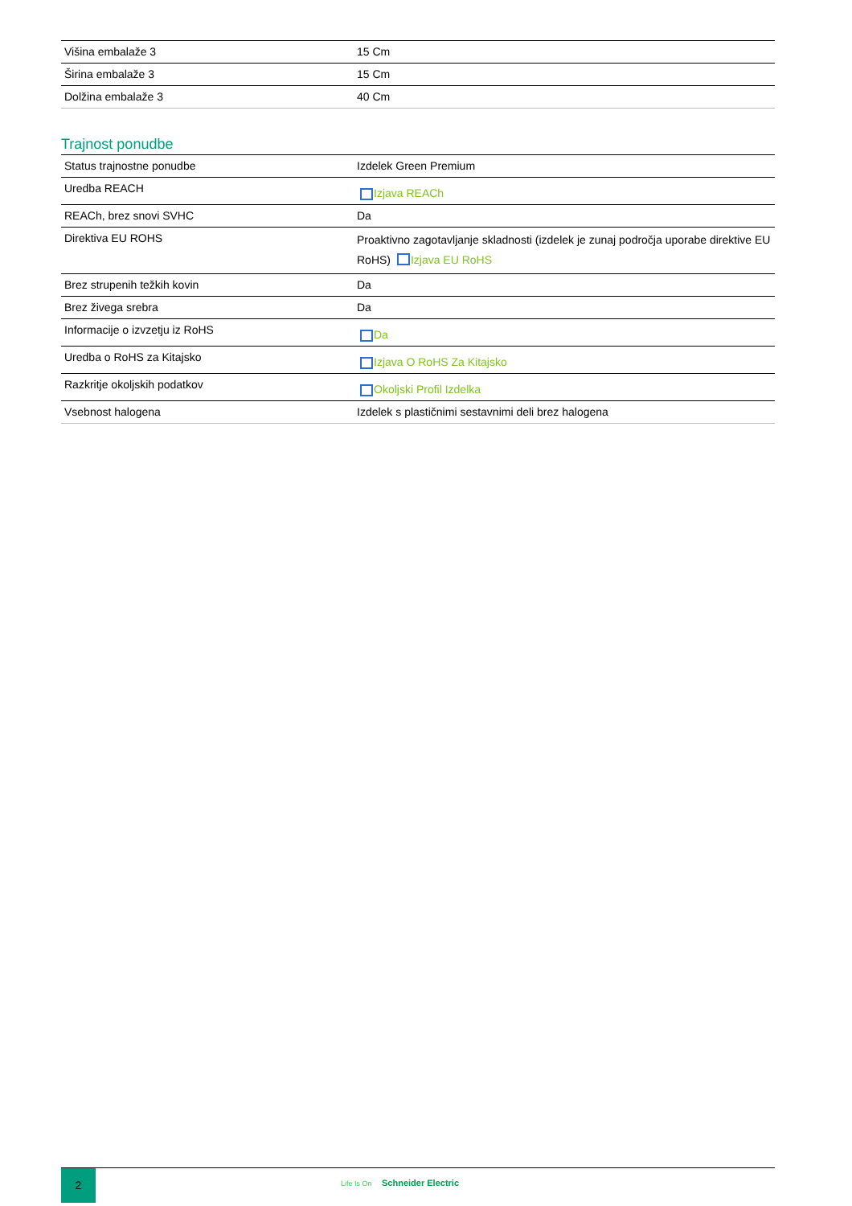| Višina embalaže 3 | 15 Cm |
| Širina embalaže 3 | 15 Cm |
| Dolžina embalaže 3 | 40 Cm |
Trajnost ponudbe
| Status trajnostne ponudbe | Izdelek Green Premium |
| Uredba REACH | Izjava REACh |
| REACh, brez snovi SVHC | Da |
| Direktiva EU ROHS | Proaktivno zagotavljanje skladnosti (izdelek je zunaj področja uporabe direktive EU RoHS) Izjava EU RoHS |
| Brez strupenih težkih kovin | Da |
| Brez živega srebra | Da |
| Informacije o izvzetju iz RoHS | Da |
| Uredba o RoHS za Kitajsko | Izjava O RoHS Za Kitajsko |
| Razkritje okoljskih podatkov | Okoljski Profil Izdelka |
| Vsebnost halogena | Izdelek s plastičnimi sestavnimi deli brez halogena |
2
Life Is On Schneider Electric